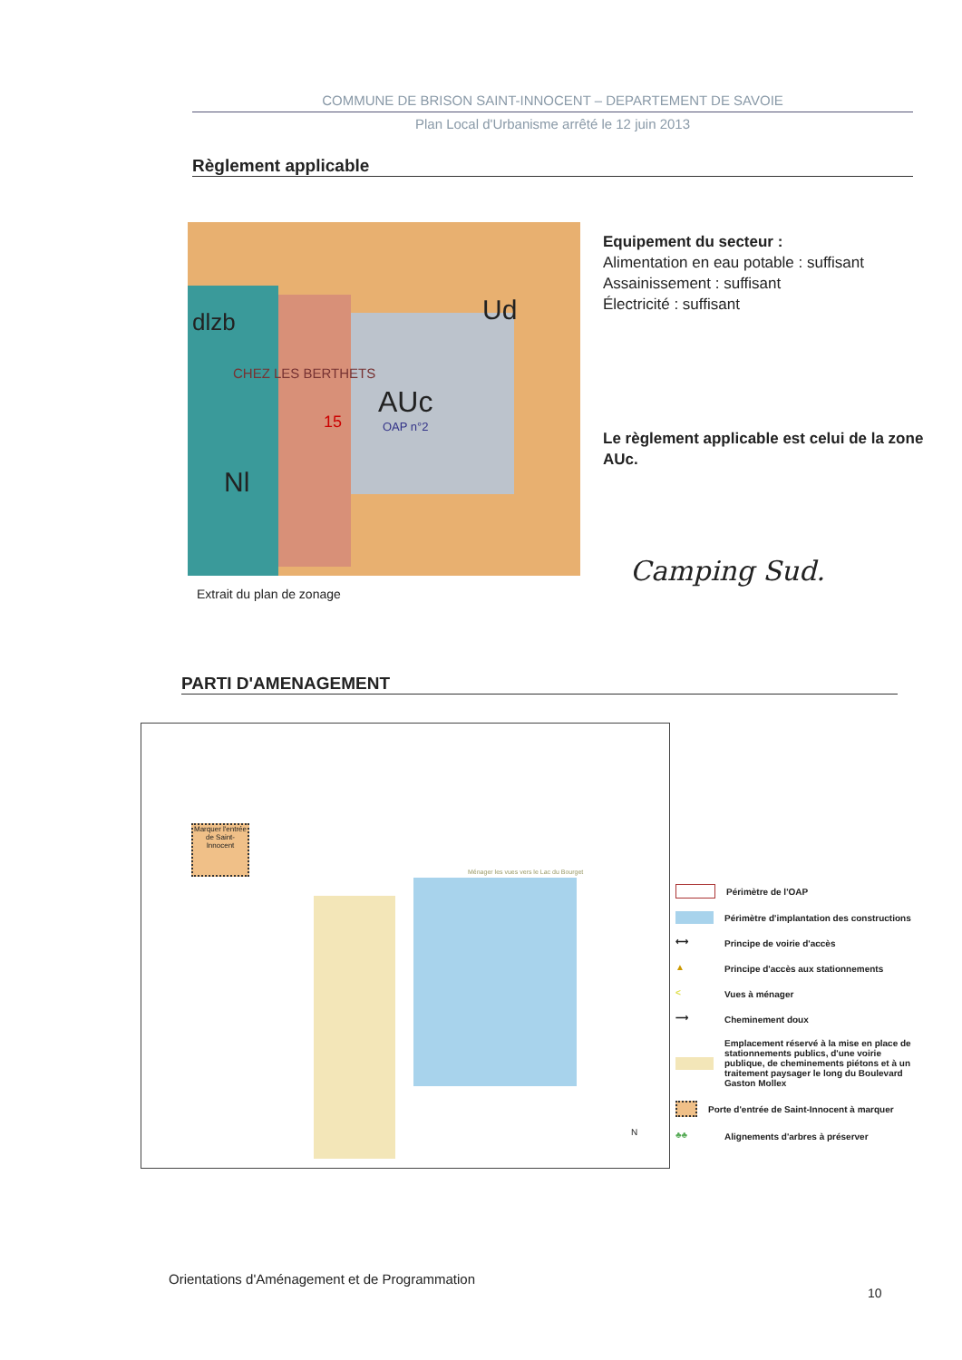COMMUNE DE BRISON SAINT-INNOCENT – DEPARTEMENT DE SAVOIE
Plan Local d'Urbanisme arrêté le 12 juin 2013
Règlement applicable
dlzb Ud
CHEZ LES BERTHETS
AUc
OAP n°2 15
Nl
Extrait du plan de zonage
Equipement du secteur :
Alimentation en eau potable : suffisant
Assainissement : suffisant
Électricité : suffisant
Le règlement applicable est celui de la zone AUc.
Camping Sud.
PARTI D'AMENAGEMENT
Marquer l'entrée de Saint-Innocent
Ménager les vues vers le Lac du Bourget
N
Périmètre de l'OAP
Périmètre d'implantation des constructions
⟷ Principe de voirie d'accès
▲ Principe d'accès aux stationnements
< Vues à ménager
⟶ Cheminement doux
Emplacement réservé à la mise en place de stationnements publics, d'une voirie publique, de cheminements piétons et à un traitement paysager le long du Boulevard Gaston Mollex
Porte d'entrée de Saint-Innocent à marquer
♣♣ Alignements d'arbres à préserver
Orientations d'Aménagement et de Programmation
10